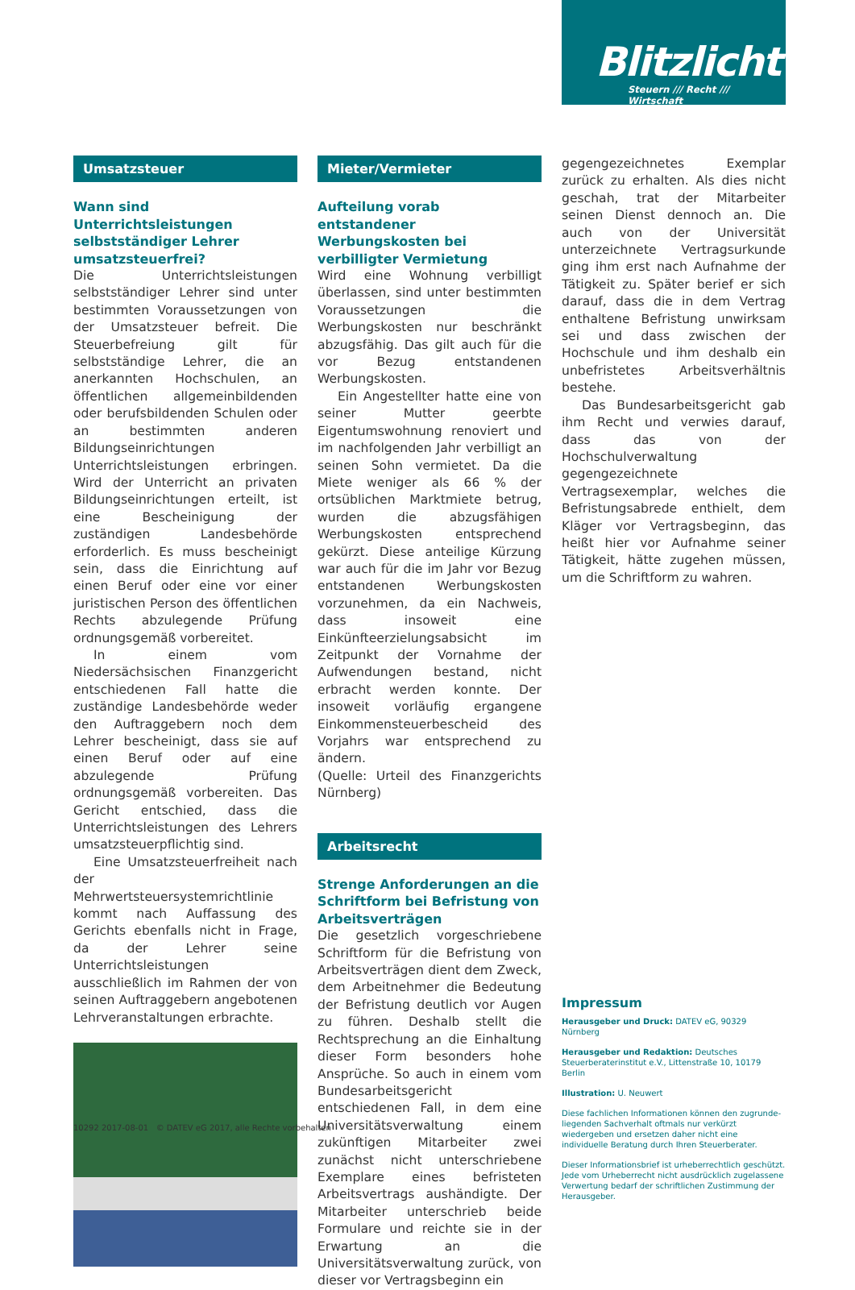Blitzlicht
Steuern /// Recht /// Wirtschaft
Umsatzsteuer
Wann sind Unterrichtsleistungen selbstständiger Lehrer umsatz­steuerfrei?
Die Unterrichtsleistungen selbstständiger Lehrer sind unter bestimmten Voraussetzungen von der Umsatzsteuer befreit. Die Steuerbefreiung gilt für selbstständige Lehrer, die an anerkannten Hochschulen, an öffentlichen allgemeinbildenden oder berufsbildenden Schulen oder an bestimmten anderen Bildungseinrichtungen Unterrichtsleistungen erbringen. Wird der Unterricht an privaten Bildungseinrichtungen erteilt, ist eine Bescheinigung der zuständigen Landesbehörde erforderlich. Es muss bescheinigt sein, dass die Einrichtung auf einen Beruf oder eine vor einer juristischen Person des öffentlichen Rechts abzulegende Prüfung ordnungsgemäß vorbereitet.
In einem vom Niedersächsischen Finanzgericht entschiedenen Fall hatte die zuständige Landesbehörde weder den Auftraggebern noch dem Lehrer bescheinigt, dass sie auf einen Beruf oder auf eine abzulegende Prüfung ordnungsgemäß vorbereiten. Das Gericht entschied, dass die Unterrichtsleistungen des Lehrers umsatzsteuerpflichtig sind.
Eine Umsatzsteuerfreiheit nach der Mehrwertsteuersystemrichtlinie kommt nach Auffassung des Gerichts ebenfalls nicht in Frage, da der Lehrer seine Unterrichtsleistungen ausschließlich im Rahmen der von seinen Auftraggebern angebotenen Lehrveranstaltungen erbrachte.
Mieter/Vermieter
Aufteilung vorab entstandener Werbungskosten bei verbilligter Vermietung
Wird eine Wohnung verbilligt überlassen, sind unter bestimmten Voraussetzungen die Werbungskosten nur beschränkt abzugsfähig. Das gilt auch für die vor Bezug entstandenen Werbungskosten.
Ein Angestellter hatte eine von seiner Mutter geerbte Eigentumswohnung renoviert und im nachfolgenden Jahr verbilligt an seinen Sohn vermietet. Da die Miete weniger als 66 % der ortsüblichen Marktmiete betrug, wurden die abzugsfähigen Werbungskosten entsprechend gekürzt. Diese anteilige Kürzung war auch für die im Jahr vor Bezug entstandenen Werbungskosten vorzunehmen, da ein Nachweis, dass insoweit eine Einkünfteerzielungsabsicht im Zeitpunkt der Vornahme der Aufwendungen bestand, nicht erbracht werden konnte. Der insoweit vorläufig ergangene Einkommensteuerbescheid des Vorjahrs war entsprechend zu ändern.
(Quelle: Urteil des Finanzgerichts Nürnberg)
Arbeitsrecht
Strenge Anforderungen an die Schriftform bei Befristung von Arbeitsverträgen
Die gesetzlich vorgeschriebene Schriftform für die Befristung von Arbeitsverträgen dient dem Zweck, dem Arbeitnehmer die Bedeutung der Befristung deutlich vor Augen zu führen. Deshalb stellt die Rechtsprechung an die Einhaltung dieser Form besonders hohe Ansprüche. So auch in einem vom Bundesarbeitsgericht entschiedenen Fall, in dem eine Universitätsverwaltung einem zukünftigen Mitarbeiter zwei zunächst nicht unterschriebene Exemplare eines befristeten Arbeitsvertrags aushändigte. Der Mitarbeiter unterschrieb beide Formulare und reichte sie in der Erwartung an die Universitätsverwaltung zurück, von dieser vor Vertragsbeginn ein
gegengezeichnetes Exemplar zurück zu erhalten. Als dies nicht geschah, trat der Mitarbeiter seinen Dienst dennoch an. Die auch von der Universität unterzeichnete Vertragsurkunde ging ihm erst nach Aufnahme der Tätigkeit zu. Später berief er sich darauf, dass die in dem Vertrag enthaltene Befristung unwirksam sei und dass zwischen der Hochschule und ihm deshalb ein unbefristetes Arbeitsverhältnis bestehe.
Das Bundesarbeitsgericht gab ihm Recht und verwies darauf, dass das von der Hochschulverwaltung gegengezeichnete Vertragsexemplar, welches die Befristungsabrede enthielt, dem Kläger vor Vertragsbeginn, das heißt hier vor Aufnahme seiner Tätigkeit, hätte zugehen müssen, um die Schriftform zu wahren.
Impressum
Herausgeber und Druck: DATEV eG, 90329 Nürnberg
Herausgeber und Redaktion: Deutsches Steuerberater­institut e.V., Littenstraße 10, 10179 Berlin
Illustration: U. Neuwert
Diese fachlichen Informationen können den zugrunde­liegenden Sachverhalt oftmals nur verkürzt wiedergeben und ersetzen daher nicht eine individuelle Beratung durch Ihren Steuerberater.
Dieser Informationsbrief ist urheberrechtlich geschützt. Jede vom Urheberrecht nicht ausdrücklich zugelassene Verwertung bedarf der schriftlichen Zustimmung der Herausgeber.
10292 2017-08-01 © DATEV eG 2017, alle Rechte vorbehalten